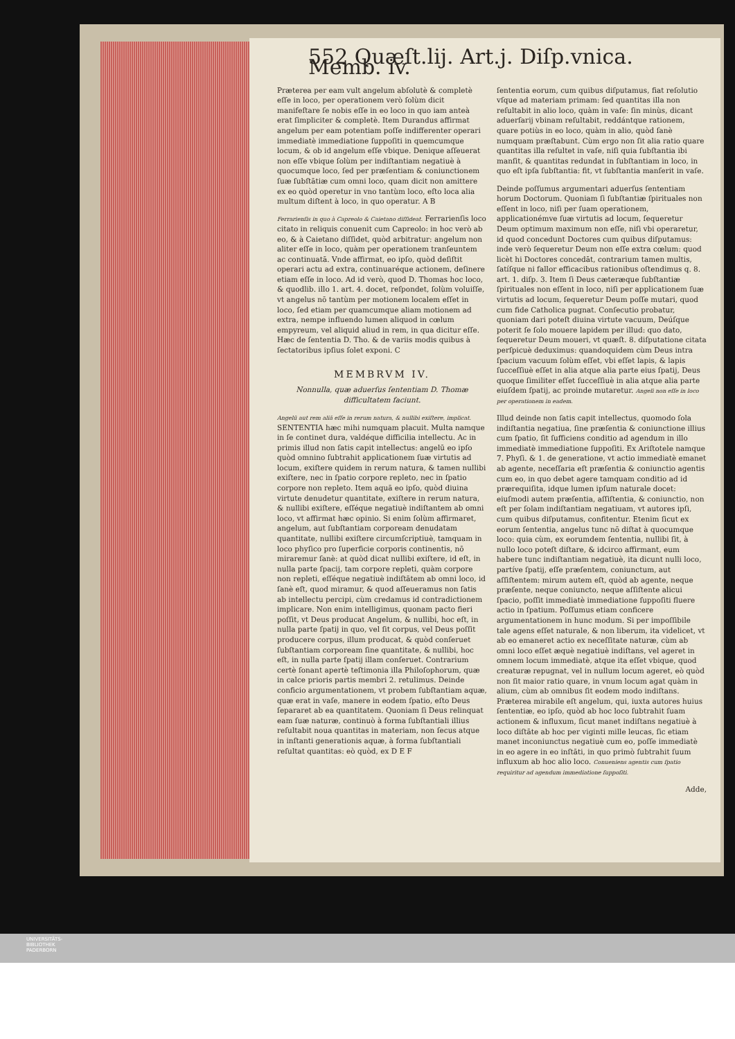552 Quæſt.lij. Art.j. Diſp.vnica. Memb. iv.
Præterea per eam vult angelum abſolutè & completè eſſe in loco, per operationem verò ſolùm dicit manifeſtare ſe nobis eſſe in eo loco in quo iam anteà erat ſimpliciter & completè. Item Durandus affirmat angelum per eam potentiam poſſe indifferenter operari immediatè immediatione ſuppoſiti in quemcumque locum, & ob id angelum eſſe vbique. Denique aſſeuerat non eſſe vbique ſolùm per indiſtantiam negatiuè à quocumque loco, ſed per præſentiam & coniunctionem ſuæ ſubſtātiæ cum omni loco, quam dicit non amittere ex eo quòd operetur in vno tantùm loco, eſto loca alia multum diſtent à loco, in quo operatur. A B
Ferrarienſis in quo à Capreolo & Caietano diſſideat. Ferrarienſis loco citato in reliquis conuenit cum Capreolo: in hoc verò ab eo, & à Caietano diſſidet, quòd arbitratur: angelum non aliter eſſe in loco, quàm per operationem tranſeuntem ac continuatā. Vnde affirmat, eo ipſo, quòd deſiſtit operari actu ad extra, continuaréque actionem, deſinere etiam eſſe in loco. Ad id verò, quod D. Thomas hoc loco, & quodlib. illo 1. art. 4. docet, reſpondet, ſolùm voluiſſe, vt angelus nō tantùm per motionem localem eſſet in loco, ſed etiam per quamcumque aliam motionem ad extra, nempe influendo lumen aliquod in cœlum empyreum, vel aliquid aliud in rem, in qua dicitur eſſe. Hæc de ſententia D. Tho. & de variis modis quibus à ſectatoribus ipſius ſolet exponi. C
MEMBRVM IV.
Nonnulla, quæ aduerſus ſententiam D. Thomæ difficultatem faciunt.
Angelū aut rem aliā eſſe in rerum natura, & nullibi exiſtere, implicat. SENTENTIA hæc mihi numquam placuit. Multa namque in ſe continet dura, valdéque difficilia intellectu. Ac in primis illud non ſatis capit intellectus: angelū eo ipſo quòd omnino ſubtrahit applicationem ſuæ virtutis ad locum, exiſtere quidem in rerum natura, & tamen nullibi exiſtere, nec in ſpatio corpore repleto, nec in ſpatio corpore non repleto. Item aquā eo ipſo, quòd diuina virtute denudetur quantitate, exiſtere in rerum natura, & nullibi exiſtere, eſſéque negatiuè indiſtantem ab omni loco, vt affirmat hæc opinio. Si enim ſolùm affirmaret, angelum, aut ſubſtantiam corpoream denudatam quantitate, nullibi exiſtere circumſcriptiuè, tamquam in loco phyſico pro ſuperficie corporis continentis, nō miraremur ſanè: at quòd dicat nullibi exiſtere, id eſt, in nulla parte ſpacij, tam corpore repleti, quàm corpore non repleti, eſſéque negatiuè indiſtātem ab omni loco, id ſanè eſt, quod miramur, & quod aſſeueramus non ſatis ab intellectu percipi, cùm credamus id contradictionem implicare. Non enim intelligimus, quonam pacto fieri poſſit, vt Deus producat Angelum, & nullibi, hoc eſt, in nulla parte ſpatij in quo, vel ſit corpus, vel Deus poſſit producere corpus, illum producat, & quòd conſeruet ſubſtantiam corpoream ſine quantitate, & nullibi, hoc eſt, in nulla parte ſpatij illam conſeruet. Contrarium certè ſonant apertè teſtimonia illa Philoſophorum, quæ in calce prioris partis membri 2. retulimus. Deinde conficio argumentationem, vt probem ſubſtantiam aquæ, quæ erat in vaſe, manere in eodem ſpatio, eſto Deus ſepararet ab ea quantitatem. Quoniam ſi Deus relinquat eam ſuæ naturæ, continuò à forma ſubſtantiali illius reſultabit noua quantitas in materiam, non ſecus atque in inſtanti generationis aquæ, à forma ſubſtantiali reſultat quantitas: eò quòd, ex D E F
ſententia eorum, cum quibus diſputamus, fiat reſolutio vſque ad materiam primam: ſed quantitas illa non reſultabit in alio loco, quàm in vaſe: ſin minùs, dicant aduerſarij vbinam reſultabit, reddántque rationem, quare potiùs in eo loco, quàm in alio, quòd ſanè numquam præſtabunt. Cùm ergo non ſit alia ratio quare quantitas illa reſultet in vaſe, niſi quia ſubſtantia ibi manſit, & quantitas redundat in ſubſtantiam in loco, in quo eſt ipſa ſubſtantia: fit, vt ſubſtantia manſerit in vaſe.
Deinde poſſumus argumentari aduerſus ſententiam horum Doctorum. Quoniam ſi ſubſtantiæ ſpirituales non eſſent in loco, niſi per ſuam operationem, applicationémve ſuæ virtutis ad locum, ſequeretur Deum optimum maximum non eſſe, niſi vbi operaretur, id quod concedunt Doctores cum quibus diſputamus: inde verò ſequeretur Deum non eſſe extra cœlum: quod licèt hi Doctores concedāt, contrarium tamen multis, ſatíſque ni fallor efficacibus rationibus oſtendimus q. 8. art. 1. diſp. 3. Item ſi Deus cæteræque ſubſtantiæ ſpirituales non eſſent in loco, niſi per applicationem ſuæ virtutis ad locum, ſequeretur Deum poſſe mutari, quod cum fide Catholica pugnat. Conſecutio probatur, quoniam dari poteſt diuina virtute vacuum, Deúſque poterit ſe ſolo mouere lapidem per illud: quo dato, ſequeretur Deum moueri, vt quæſt. 8. diſputatione citata perſpicuè deduximus: quandoquidem cùm Deus intra ſpacium vacuum ſolùm eſſet, vbi eſſet lapis, & lapis ſucceſſiuè eſſet in alia atque alia parte eius ſpatij, Deus quoque ſimiliter eſſet ſucceſſiuè in alia atque alia parte eiuſdem ſpatij, ac proinde mutaretur. Angeli non eſſe in loco per operationem in eadem.
Illud deinde non ſatis capit intellectus, quomodo ſola indiſtantia negatiua, ſine præſentia & coniunctione illius cum ſpatio, ſit ſufficiens conditio ad agendum in illo immediatè immediatione ſuppoſiti. Ex Ariſtotele namque 7. Phyſi. & 1. de generatione, vt actio immediatè emanet ab agente, neceſſaria eſt præſentia & coniunctio agentis cum eo, in quo debet agere tamquam conditio ad id prærequiſita, idque lumen ipſum naturale docet: eiuſmodi autem præſentia, aſſiſtentia, & coniunctio, non eſt per ſolam indiſtantiam negatiuam, vt autores ipſi, cum quibus diſputamus, confitentur. Etenim ſicut ex eorum ſententia, angelus tunc nō diſtat à quocumque loco: quia cùm, ex eorumdem ſententia, nullibi ſit, à nullo loco poteſt diſtare, & idcirco affirmant, eum habere tunc indiſtantiam negatiuè, ita dicunt nulli loco, partíve ſpatij, eſſe præſentem, coniunctum, aut aſſiſtentem: mirum autem eſt, quòd ab agente, neque præſente, neque coniuncto, neque aſſiſtente alicui ſpacio, poſſit immediatè immediatione ſuppoſiti fluere actio in ſpatium. Poſſumus etiam conficere argumentationem in hunc modum. Si per impoſſibile tale agens eſſet naturale, & non liberum, ita videlicet, vt ab eo emaneret actio ex neceſſitate naturæ, cùm ab omni loco eſſet æquè negatiuè indiſtans, vel ageret in omnem locum immediatè, atque ita eſſet vbique, quod creaturæ repugnat, vel in nullum locum ageret, eò quòd non ſit maior ratio quare, in vnum locum agat quàm in alium, cùm ab omnibus ſit eodem modo indiſtans. Præterea mirabile eſt angelum, qui, iuxta autores huius ſententiæ, eo ipſo, quòd ab hoc loco ſubtrahit ſuam actionem & influxum, ſicut manet indiſtans negatiuè à loco diſtāte ab hoc per viginti mille leucas, ſic etiam manet inconiunctus negatiuè cum eo, poſſe immediatè in eo agere in eo inſtāti, in quo primò ſubtrahit ſuum influxum ab hoc alio loco. Conueniens agentis cum ſpatio requiritur ad agendum immediatione ſuppoſiti.
Adde,
UNIVERSITÄTS-
BIBLIOTHEK
PADERBORN